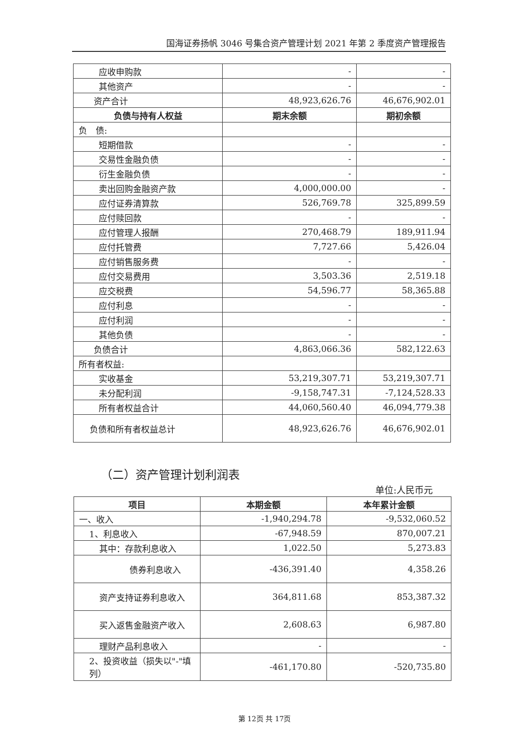国海证券扬帆 3046 号集合资产管理计划 2021 年第 2 季度资产管理报告
| 应收申购款 | - | - |
| 其他资产 | - | - |
| 资产合计 | 48,923,626.76 | 46,676,902.01 |
| 负债与持有人权益 | 期末余额 | 期初余额 |
| 负 债: | | |
| 短期借款 | - | - |
| 交易性金融负债 | - | - |
| 衍生金融负债 | - | - |
| 卖出回购金融资产款 | 4,000,000.00 | - |
| 应付证券清算款 | 526,769.78 | 325,899.59 |
| 应付赎回款 | - | - |
| 应付管理人报酬 | 270,468.79 | 189,911.94 |
| 应付托管费 | 7,727.66 | 5,426.04 |
| 应付销售服务费 | - | - |
| 应付交易费用 | 3,503.36 | 2,519.18 |
| 应交税费 | 54,596.77 | 58,365.88 |
| 应付利息 | - | - |
| 应付利润 | - | - |
| 其他负债 | - | - |
| 负债合计 | 4,863,066.36 | 582,122.63 |
| 所有者权益: | | |
| 实收基金 | 53,219,307.71 | 53,219,307.71 |
| 未分配利润 | -9,158,747.31 | -7,124,528.33 |
| 所有者权益合计 | 44,060,560.40 | 46,094,779.38 |
| 负债和所有者权益总计 | 48,923,626.76 | 46,676,902.01 |
（二）资产管理计划利润表
单位:人民币元
| 项目 | 本期金额 | 本年累计金额 |
| --- | --- | --- |
| 一、收入 | -1,940,294.78 | -9,532,060.52 |
| 1、利息收入 | -67,948.59 | 870,007.21 |
| 其中：存款利息收入 | 1,022.50 | 5,273.83 |
| 债券利息收入 | -436,391.40 | 4,358.26 |
| 资产支持证券利息收入 | 364,811.68 | 853,387.32 |
| 买入返售金融资产收入 | 2,608.63 | 6,987.80 |
| 理财产品利息收入 | - | - |
| 2、投资收益（损失以"-"填列） | -461,170.80 | -520,735.80 |
第 12页 共 17页